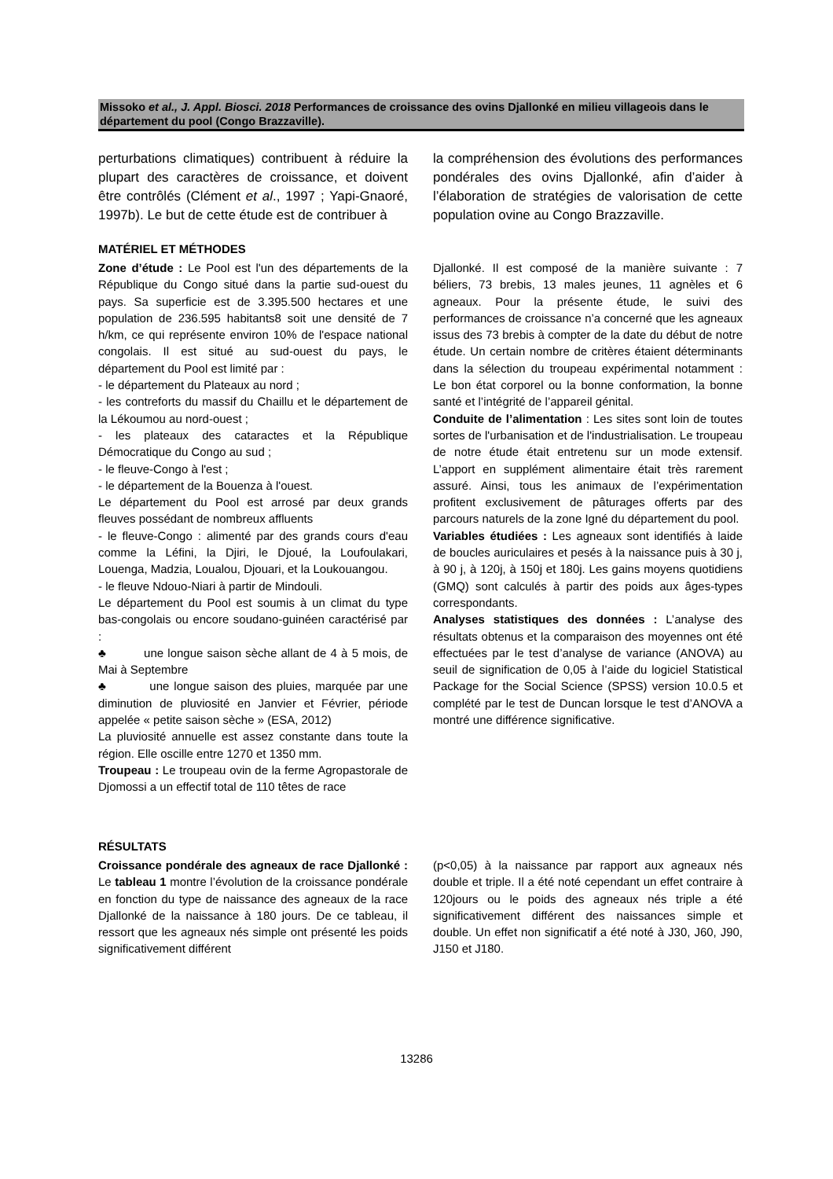Missoko et al., J. Appl. Biosci. 2018 Performances de croissance des ovins Djallonké en milieu villageois dans le département du pool (Congo Brazzaville).
perturbations climatiques) contribuent à réduire la plupart des caractères de croissance, et doivent être contrôlés (Clément et al., 1997 ; Yapi-Gnaoré, 1997b). Le but de cette étude est de contribuer à
la compréhension des évolutions des performances pondérales des ovins Djallonké, afin d’aider à l’élaboration de stratégies de valorisation de cette population ovine au Congo Brazzaville.
MATÉRIEL ET MÉTHODES
Zone d’étude : Le Pool est l'un des départements de la République du Congo situé dans la partie sud-ouest du pays. Sa superficie est de 3.395.500 hectares et une population de 236.595 habitants8 soit une densité de 7 h/km, ce qui représente environ 10% de l'espace national congolais. Il est situé au sud-ouest du pays, le département du Pool est limité par :
- le département du Plateaux au nord ;
- les contreforts du massif du Chaillu et le département de la Lékoumou au nord-ouest ;
- les plateaux des cataractes et la République Démocratique du Congo au sud ;
- le fleuve-Congo à l'est ;
- le département de la Bouenza à l'ouest.
Le département du Pool est arrosé par deux grands fleuves possédant de nombreux affluents
- le fleuve-Congo : alimenté par des grands cours d'eau comme la Léfini, la Djiri, le Djoué, la Loufoulakari, Louenga, Madzia, Loualou, Djouari, et la Loukouangou.
- le fleuve Ndouo-Niari à partir de Mindouli.
Le département du Pool est soumis à un climat du type bas-congolais ou encore soudano-guinéen caractérisé par :
♣ une longue saison sèche allant de 4 à 5 mois, de Mai à Septembre
♣ une longue saison des pluies, marquée par une diminution de pluviosité en Janvier et Février, période appelée « petite saison sèche » (ESA, 2012)
La pluviosité annuelle est assez constante dans toute la région. Elle oscille entre 1270 et 1350 mm.
Troupeau : Le troupeau ovin de la ferme Agropastorale de Djomossi a un effectif total de 110 têtes de race
Djallonké. Il est composé de la manière suivante : 7 béliers, 73 brebis, 13 males jeunes, 11 agnèles et 6 agneaux. Pour la présente étude, le suivi des performances de croissance n’a concerné que les agneaux issus des 73 brebis à compter de la date du début de notre étude. Un certain nombre de critères étaient déterminants dans la sélection du troupeau expérimental notamment : Le bon état corporel ou la bonne conformation, la bonne santé et l’intégrité de l’appareil génital.
Conduite de l’alimentation : Les sites sont loin de toutes sortes de l'urbanisation et de l'industrialisation. Le troupeau de notre étude était entretenu sur un mode extensif. L’apport en supplément alimentaire était très rarement assuré. Ainsi, tous les animaux de l’expérimentation profitent exclusivement de pâturages offerts par des parcours naturels de la zone Igné du département du pool.
Variables étudiées : Les agneaux sont identifiés à laide de boucles auriculaires et pesés à la naissance puis à 30 j, à 90 j, à 120j, à 150j et 180j. Les gains moyens quotidiens (GMQ) sont calculés à partir des poids aux âges-types correspondants.
Analyses statistiques des données : L’analyse des résultats obtenus et la comparaison des moyennes ont été effectuées par le test d’analyse de variance (ANOVA) au seuil de signification de 0,05 à l’aide du logiciel Statistical Package for the Social Science (SPSS) version 10.0.5 et complété par le test de Duncan lorsque le test d’ANOVA a montré une différence significative.
RÉSULTATS
Croissance pondérale des agneaux de race Djallonké : Le tableau 1 montre l’évolution de la croissance pondérale en fonction du type de naissance des agneaux de la race Djallonké de la naissance à 180 jours. De ce tableau, il ressort que les agneaux nés simple ont présenté les poids significativement différent
(p<0,05) à la naissance par rapport aux agneaux nés double et triple. Il a été noté cependant un effet contraire à 120jours ou le poids des agneaux nés triple a été significativement différent des naissances simple et double. Un effet non significatif a été noté à J30, J60, J90, J150 et J180.
13286